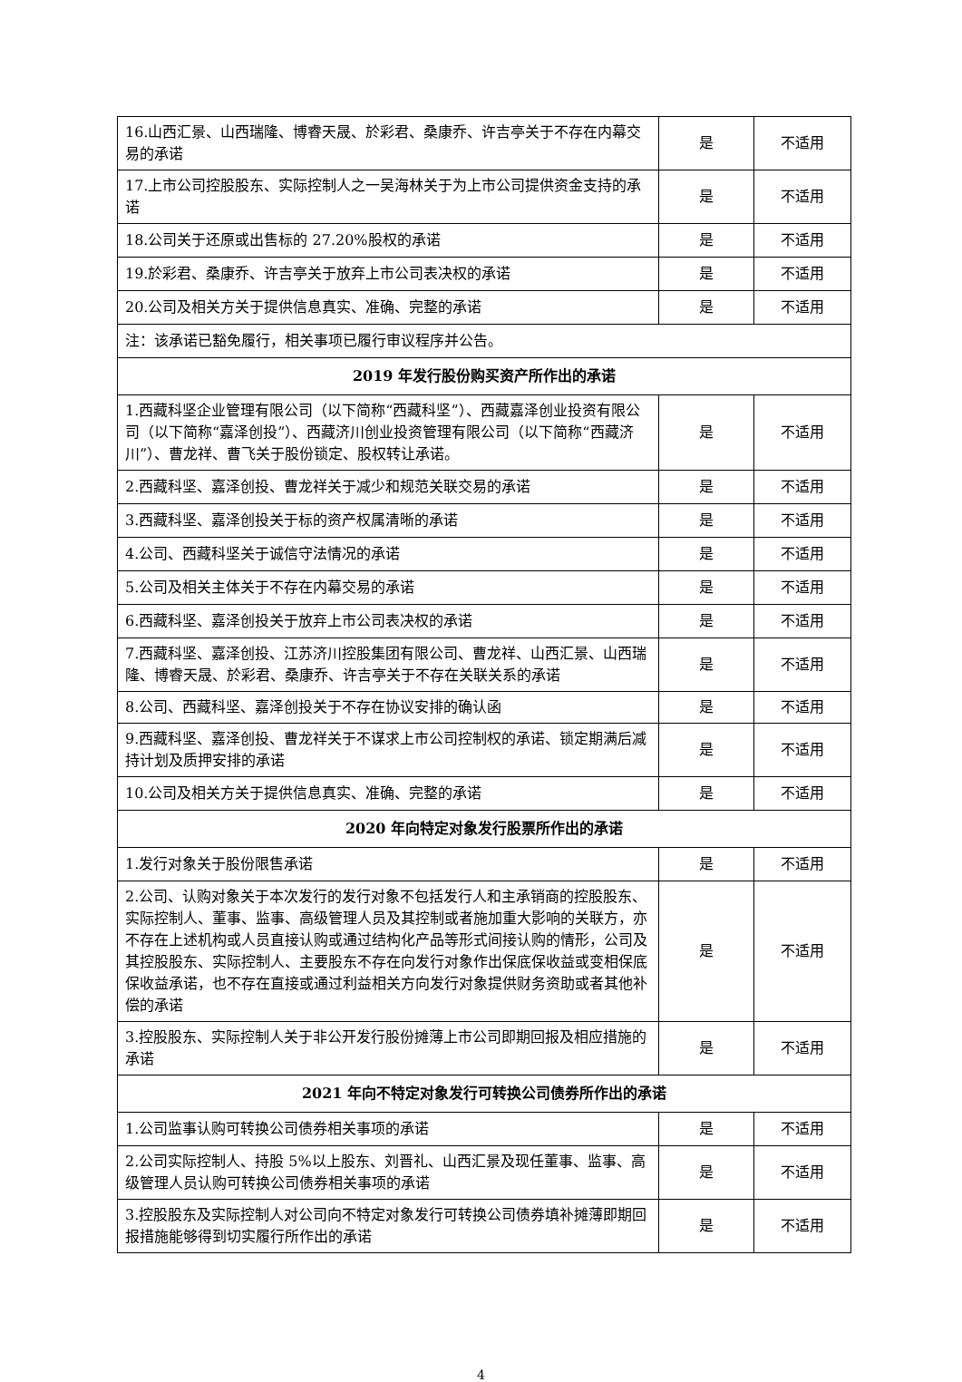| 16.山西汇景、山西瑞隆、博睿天晟、於彩君、桑康乔、许吉亭关于不存在内幕交易的承诺 | 是 | 不适用 |
| 17.上市公司控股股东、实际控制人之一吴海林关于为上市公司提供资金支持的承诺 | 是 | 不适用 |
| 18.公司关于还原或出售标的 27.20%股权的承诺 | 是 | 不适用 |
| 19.於彩君、桑康乔、许吉亭关于放弃上市公司表决权的承诺 | 是 | 不适用 |
| 20.公司及相关方关于提供信息真实、准确、完整的承诺 | 是 | 不适用 |
| 注：该承诺已豁免履行，相关事项已履行审议程序并公告。 | | |
| 2019 年发行股份购买资产所作出的承诺 | | |
| 1.西藏科坚企业管理有限公司（以下简称“西藏科坚”）、西藏嘉泽创业投资有限公司（以下简称“嘉泽创投”）、西藏济川创业投资管理有限公司（以下简称“西藏济川”）、曹龙祥、曹飞关于股份锁定、股权转让承诺。 | 是 | 不适用 |
| 2.西藏科坚、嘉泽创投、曹龙祥关于减少和规范关联交易的承诺 | 是 | 不适用 |
| 3.西藏科坚、嘉泽创投关于标的资产权属清晰的承诺 | 是 | 不适用 |
| 4.公司、西藏科坚关于诚信守法情况的承诺 | 是 | 不适用 |
| 5.公司及相关主体关于不存在内幕交易的承诺 | 是 | 不适用 |
| 6.西藏科坚、嘉泽创投关于放弃上市公司表决权的承诺 | 是 | 不适用 |
| 7.西藏科坚、嘉泽创投、江苏济川控股集团有限公司、曹龙祥、山西汇景、山西瑞隆、博睿天晟、於彩君、桑康乔、许吉亭关于不存在关联关系的承诺 | 是 | 不适用 |
| 8.公司、西藏科坚、嘉泽创投关于不存在协议安排的确认函 | 是 | 不适用 |
| 9.西藏科坚、嘉泽创投、曹龙祥关于不谋求上市公司控制权的承诺、锁定期满后减持计划及质押安排的承诺 | 是 | 不适用 |
| 10.公司及相关方关于提供信息真实、准确、完整的承诺 | 是 | 不适用 |
| 2020 年向特定对象发行股票所作出的承诺 | | |
| 1.发行对象关于股份限售承诺 | 是 | 不适用 |
| 2.公司、认购对象关于本次发行的发行对象不包括发行人和主承销商的控股股东、实际控制人、董事、监事、高级管理人员及其控制或者施加重大影响的关联方，亦不存在上述机构或人员直接认购或通过结构化产品等形式间接认购的情形，公司及其控股股东、实际控制人、主要股东不存在向发行对象作出保底保收益或变相保底保收益承诺，也不存在直接或通过利益相关方向发行对象提供财务资助或者其他补偿的承诺 | 是 | 不适用 |
| 3.控股股东、实际控制人关于非公开发行股份摊薄上市公司即期回报及相应措施的承诺 | 是 | 不适用 |
| 2021 年向不特定对象发行可转换公司债券所作出的承诺 | | |
| 1.公司监事认购可转换公司债券相关事项的承诺 | 是 | 不适用 |
| 2.公司实际控制人、持股 5%以上股东、刘晋礼、山西汇景及现任董事、监事、高级管理人员认购可转换公司债券相关事项的承诺 | 是 | 不适用 |
| 3.控股股东及实际控制人对公司向不特定对象发行可转换公司债券填补摊薄即期回报措施能够得到切实履行所作出的承诺 | 是 | 不适用 |
4